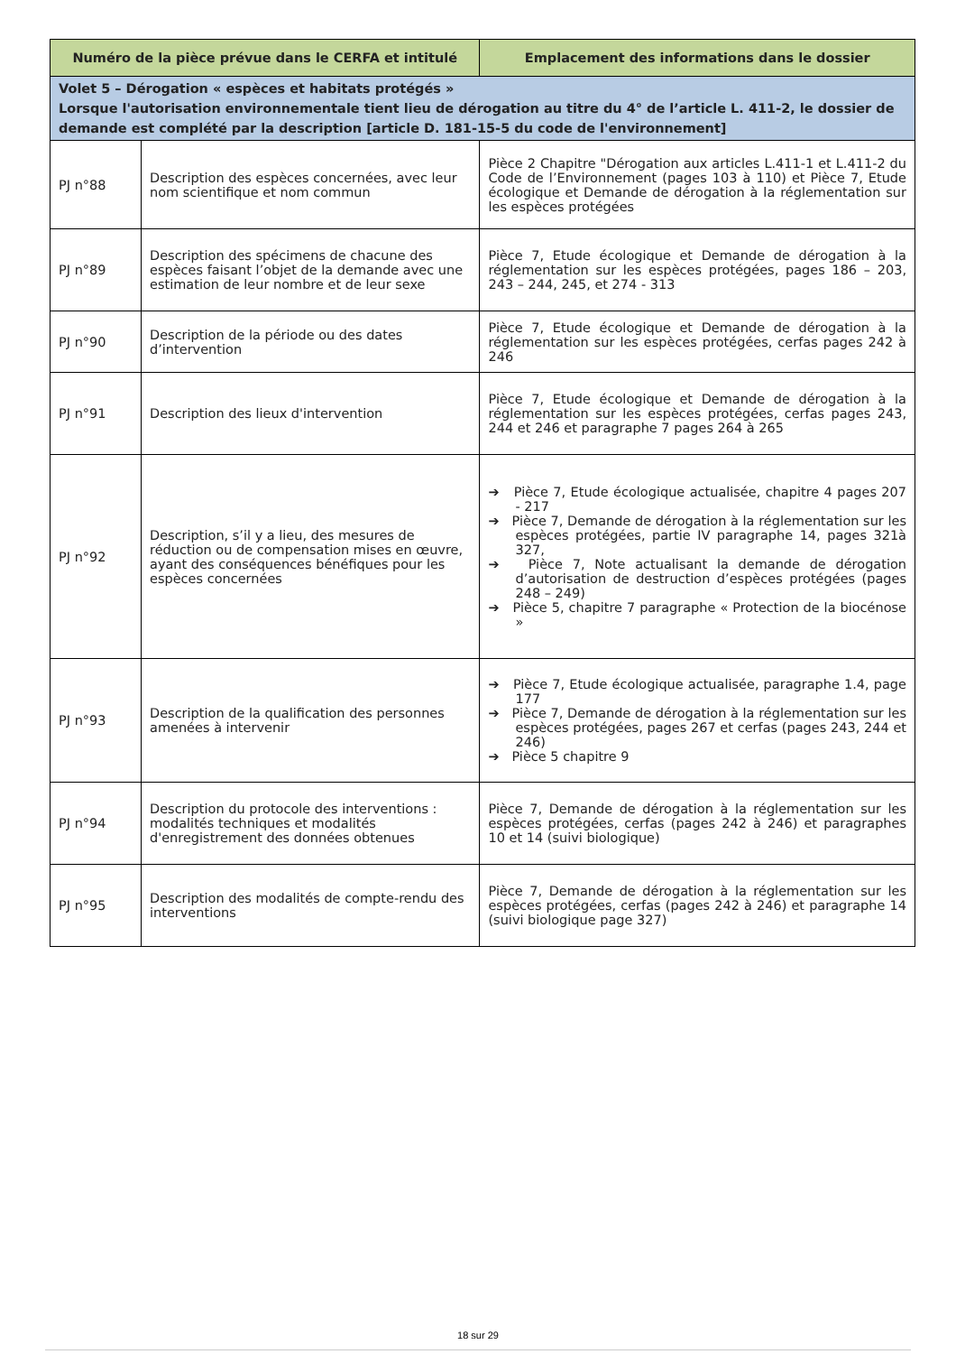| Numéro de la pièce prévue dans le CERFA et intitulé | | Emplacement des informations dans le dossier |
| --- | --- | --- |
| Volet 5 – Dérogation « espèces et habitats protégés » Lorsque l'autorisation environnementale tient lieu de dérogation au titre du 4° de l’article L. 411-2, le dossier de demande est complété par la description [article D. 181-15-5 du code de l'environnement] | | |
| PJ n°88 | Description des espèces concernées, avec leur nom scientifique et nom commun | Pièce 2 Chapitre "Dérogation aux articles L.411-1 et L.411-2 du Code de l’Environnement (pages 103 à 110) et Pièce 7, Etude écologique et Demande de dérogation à la réglementation sur les espèces protégées |
| PJ n°89 | Description des spécimens de chacune des espèces faisant l’objet de la demande avec une estimation de leur nombre et de leur sexe | Pièce 7, Etude écologique et Demande de dérogation à la réglementation sur les espèces protégées, pages 186 – 203, 243 – 244, 245, et 274 - 313 |
| PJ n°90 | Description de la période ou des dates d’intervention | Pièce 7, Etude écologique et Demande de dérogation à la réglementation sur les espèces protégées, cerfas pages 242 à 246 |
| PJ n°91 | Description des lieux d'intervention | Pièce 7, Etude écologique et Demande de dérogation à la réglementation sur les espèces protégées, cerfas pages 243, 244 et 246 et paragraphe 7 pages 264 à 265 |
| PJ n°92 | Description, s’il y a lieu, des mesures de réduction ou de compensation mises en œuvre, ayant des conséquences bénéfiques pour les espèces concernées | ➔ Pièce 7, Etude écologique actualisée, chapitre 4 pages 207 - 217 ➔ Pièce 7, Demande de dérogation à la réglementation sur les espèces protégées, partie IV paragraphe 14, pages 321à 327, ➔ Pièce 7, Note actualisant la demande de dérogation d’autorisation de destruction d’espèces protégées (pages 248 – 249) ➔ Pièce 5, chapitre 7 paragraphe « Protection de la biocénose » |
| PJ n°93 | Description de la qualification des personnes amenées à intervenir | ➔ Pièce 7, Etude écologique actualisée, paragraphe 1.4, page 177 ➔ Pièce 7, Demande de dérogation à la réglementation sur les espèces protégées, pages 267 et cerfas (pages 243, 244 et 246) ➔ Pièce 5 chapitre 9 |
| PJ n°94 | Description du protocole des interventions : modalités techniques et modalités d'enregistrement des données obtenues | Pièce 7, Demande de dérogation à la réglementation sur les espèces protégées, cerfas (pages 242 à 246) et paragraphes 10 et 14 (suivi biologique) |
| PJ n°95 | Description des modalités de compte-rendu des interventions | Pièce 7, Demande de dérogation à la réglementation sur les espèces protégées, cerfas (pages 242 à 246) et paragraphe 14 (suivi biologique page 327) |
18 sur 29